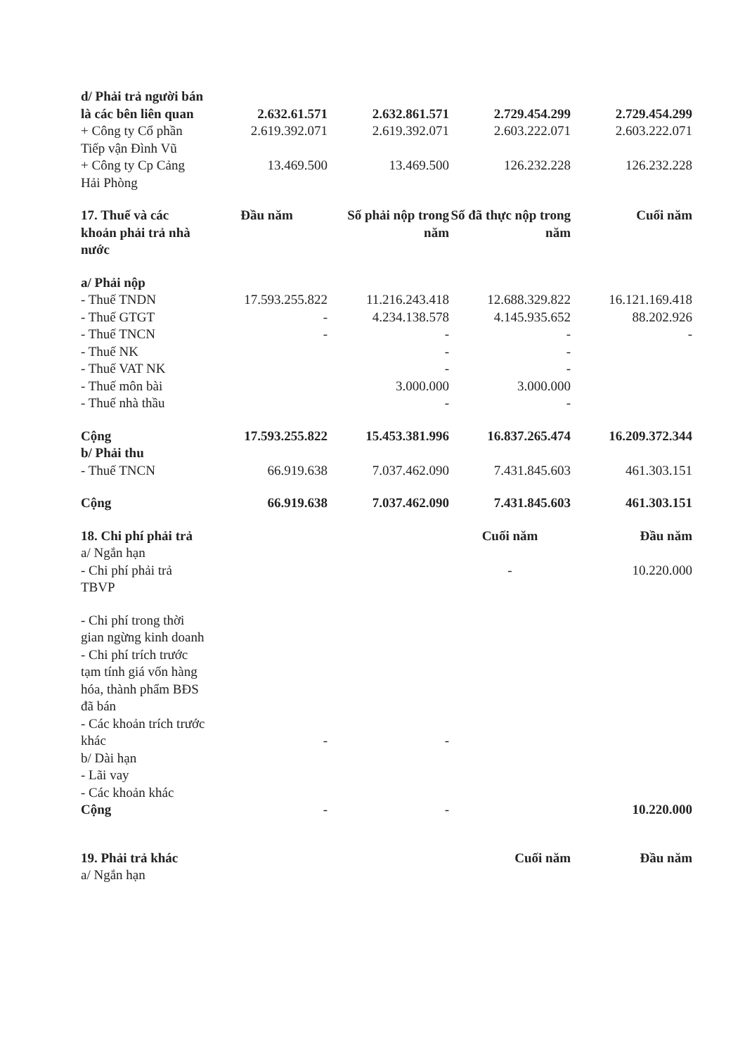| d/ Phải trả người bán là các bên liên quan | 2.632.61.571 | 2.632.861.571 | 2.729.454.299 | 2.729.454.299 |
| + Công ty Cổ phần Tiếp vận Đình Vũ | 2.619.392.071 | 2.619.392.071 | 2.603.222.071 | 2.603.222.071 |
| + Công ty Cp Cảng Hải Phòng | 13.469.500 | 13.469.500 | 126.232.228 | 126.232.228 |
| 17. Thuế và các khoản phải trả nhà nước | Đầu năm | Số phải nộp trong năm | Số đã thực nộp trong năm | Cuối năm |
| a/ Phải nộp | | | | |
| - Thuế TNDN | 17.593.255.822 | 11.216.243.418 | 12.688.329.822 | 16.121.169.418 |
| - Thuế GTGT | - | 4.234.138.578 | 4.145.935.652 | 88.202.926 |
| - Thuế TNCN | - | - | - | - |
| - Thuế NK | | - | - | |
| - Thuế VAT NK | | - | - | |
| - Thuế môn bài | | 3.000.000 | 3.000.000 | |
| - Thuế nhà thầu | | - | - | |
| Cộng | 17.593.255.822 | 15.453.381.996 | 16.837.265.474 | 16.209.372.344 |
| b/ Phải thu | | | | |
| - Thuế TNCN | 66.919.638 | 7.037.462.090 | 7.431.845.603 | 461.303.151 |
| Cộng | 66.919.638 | 7.037.462.090 | 7.431.845.603 | 461.303.151 |
| 18. Chi phí phải trả | | | Cuối năm | Đầu năm |
| a/ Ngắn hạn | | | | |
| - Chi phí phải trả TBVP | | | - | 10.220.000 |
| - Chi phí trong thời gian ngừng kinh doanh | | | | |
| - Chi phí trích trước tạm tính giá vốn hàng hóa, thành phẩm BĐS đã bán | | | | |
| - Các khoản trích trước khác | - | - | | |
| b/ Dài hạn | | | | |
| - Lãi vay | | | | |
| - Các khoản khác | | | | |
| Cộng | - | - | | 10.220.000 |
| 19. Phải trả khác | | | Cuối năm | Đầu năm |
| a/ Ngắn hạn | | | | |